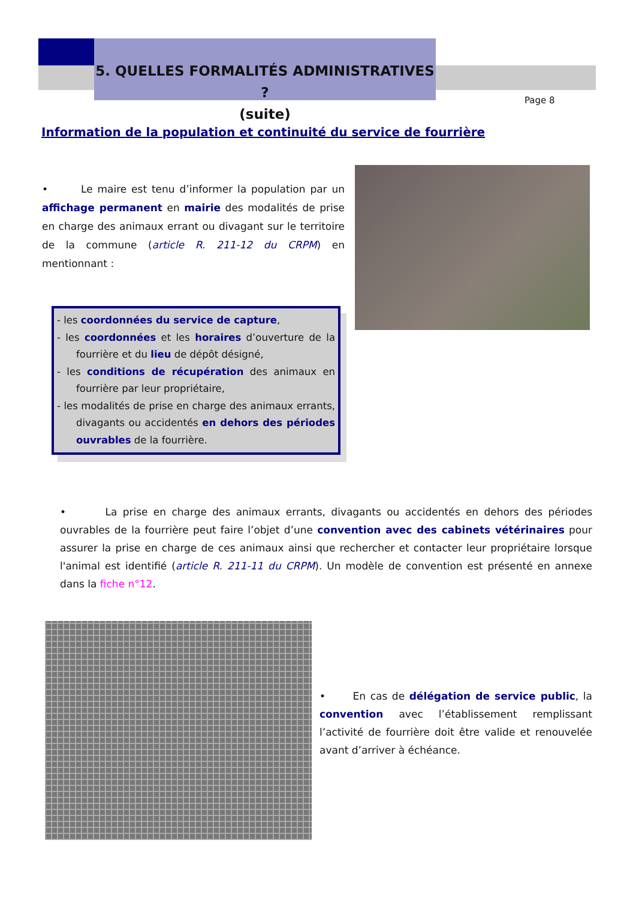5. QUELLES FORMALITÉS ADMINISTRATIVES ?
(suite)
Page 8
Information de la population et continuité du service de fourrière
• Le maire est tenu d’informer la population par un affichage permanent en mairie des modalités de prise en charge des animaux errant ou divagant sur le territoire de la commune (article R. 211-12 du CRPM) en mentionnant :
- les coordonnées du service de capture,
- les coordonnées et les horaires d’ouverture de la fourrière et du lieu de dépôt désigné,
- les conditions de récupération des animaux en fourrière par leur propriétaire,
- les modalités de prise en charge des animaux errants, divagants ou accidentés en dehors des périodes ouvrables de la fourrière.
• La prise en charge des animaux errants, divagants ou accidentés en dehors des périodes ouvrables de la fourrière peut faire l’objet d’une convention avec des cabinets vétérinaires pour assurer la prise en charge de ces animaux ainsi que rechercher et contacter leur propriétaire lorsque l'animal est identifié (article R. 211-11 du CRPM). Un modèle de convention est présenté en annexe dans la fiche n°12.
• En cas de délégation de service public, la convention avec l’établissement remplissant l’activité de fourrière doit être valide et renouvelée avant d’arriver à échéance.